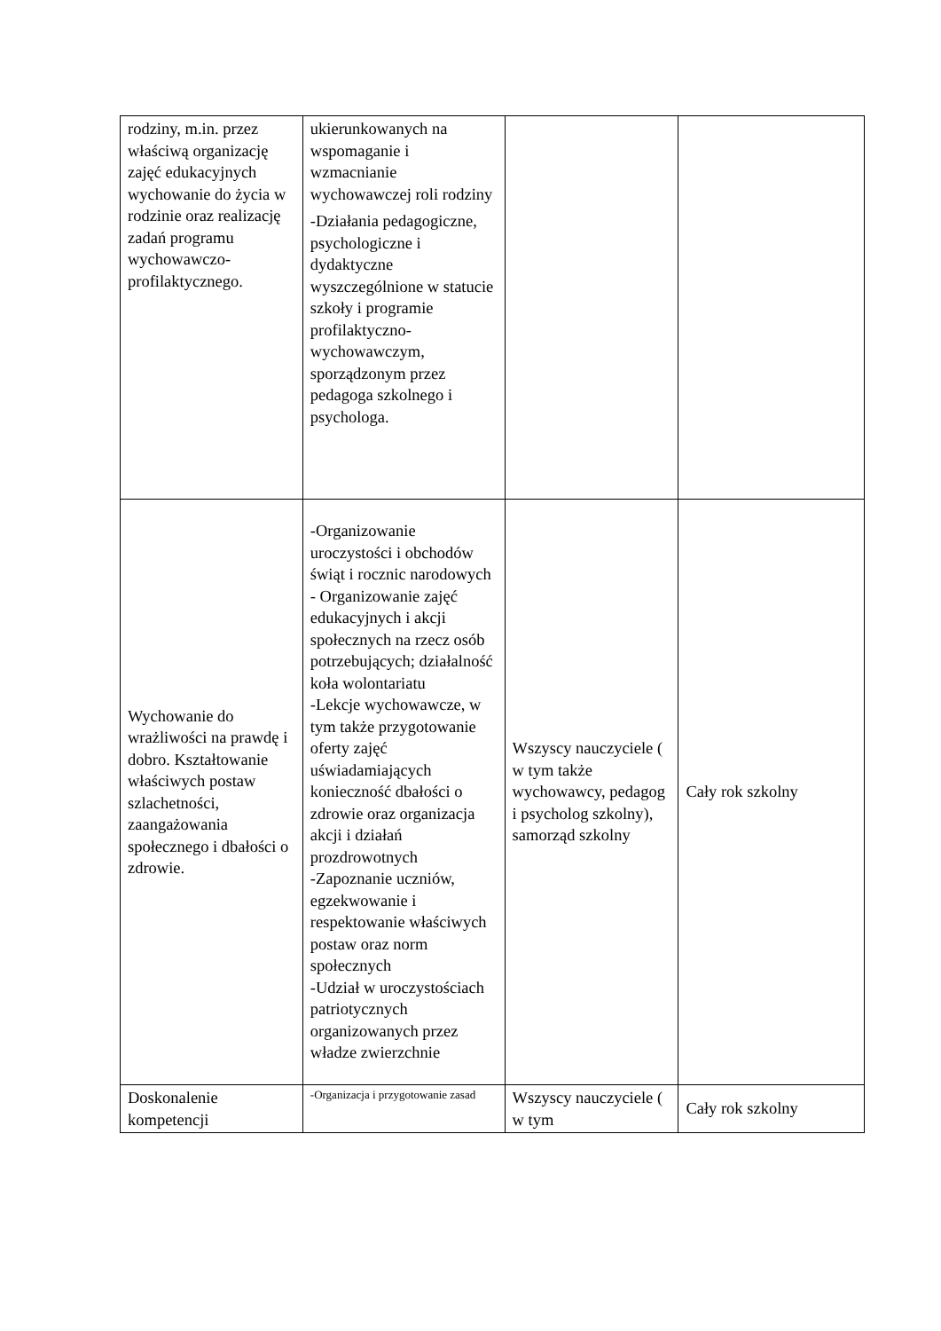| rodziny, m.in. przez właściwą organizację zajęć edukacyjnych wychowanie do życia w rodzinie oraz realizację zadań programu wychowawczo-profilaktycznego. | ukierunkowanych na wspomaganie i wzmacnianie wychowawczej roli rodziny -Działania pedagogiczne, psychologiczne i dydaktyczne wyszczególnione w statucie szkoły i programie profilaktyczno-wychowawczym, sporządzonym przez pedagoga szkolnego i psychologa. | | |
| Wychowanie do wrażliwości na prawdę i dobro. Kształtowanie właściwych postaw szlachetności, zaangażowania społecznego i dbałości o zdrowie. | -Organizowanie uroczystości i obchodów świąt i rocznic narodowych - Organizowanie zajęć edukacyjnych i akcji społecznych na rzecz osób potrzebujących; działalność koła wolontariatu -Lekcje wychowawcze, w tym także przygotowanie oferty zajęć uświadamiających konieczność dbałości o zdrowie oraz organizacja akcji i działań prozdrowotnych -Zapoznanie uczniów, egzekwowanie i respektowanie właściwych postaw oraz norm społecznych -Udział w uroczystościach patriotycznych organizowanych przez władze zwierzchnie | Wszyscy nauczyciele ( w tym także wychowawcy, pedagog i psycholog szkolny), samorząd szkolny | Cały rok szkolny |
| Doskonalenie kompetencji | -Organizacja i przygotowanie zasad | Wszyscy nauczyciele ( w tym | Cały rok szkolny |